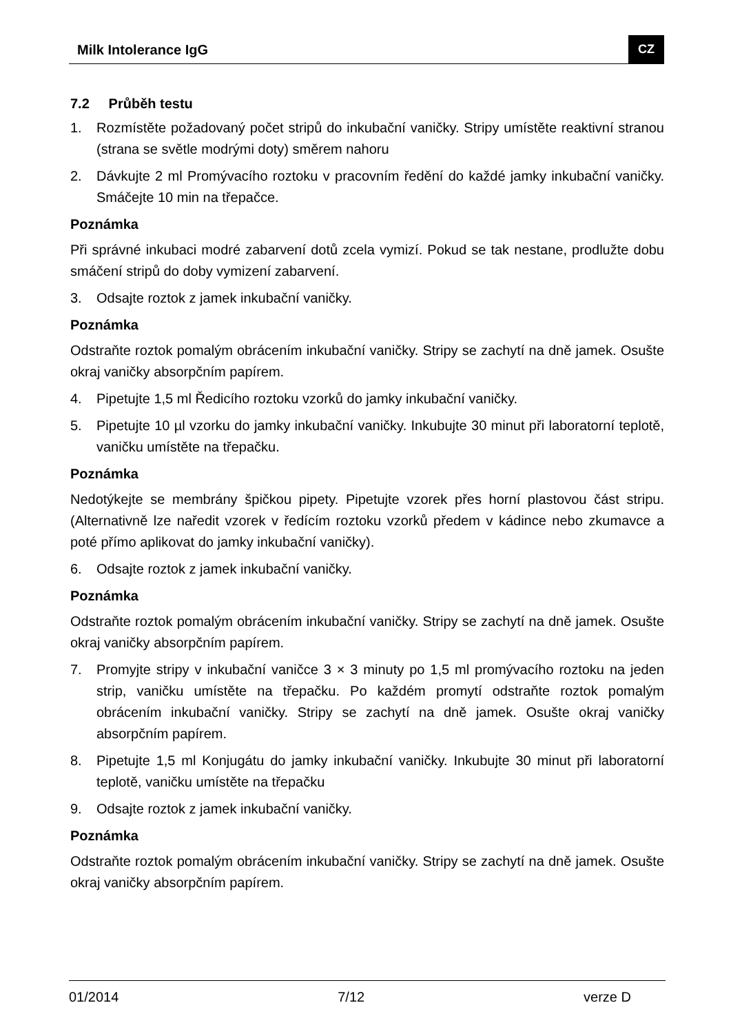Milk Intolerance IgG CZ
7.2 Průběh testu
1. Rozmístěte požadovaný počet stripů do inkubační vaničky. Stripy umístěte reaktivní stranou (strana se světle modrými doty) směrem nahoru
2. Dávkujte 2 ml Promývacího roztoku v pracovním ředění do každé jamky inkubační vaničky. Smáčejte 10 min na třepačce.
Poznámka
Při správné inkubaci modré zabarvení dotů zcela vymizí. Pokud se tak nestane, prodlužte dobu smáčení stripů do doby vymizení zabarvení.
3. Odsajte roztok z jamek inkubační vaničky.
Poznámka
Odstraňte roztok pomalým obrácením inkubační vaničky. Stripy se zachytí na dně jamek. Osušte okraj vaničky absorpčním papírem.
4. Pipetujte 1,5 ml Ředicího roztoku vzorků do jamky inkubační vaničky.
5. Pipetujte 10 µl vzorku do jamky inkubační vaničky. Inkubujte 30 minut při laboratorní teplotě, vaničku umístěte na třepačku.
Poznámka
Nedotýkejte se membrány špičkou pipety. Pipetujte vzorek přes horní plastovou část stripu. (Alternativně lze naředit vzorek v ředícím roztoku vzorků předem v kádince nebo zkumavce a poté přímo aplikovat do jamky inkubační vaničky).
6. Odsajte roztok z jamek inkubační vaničky.
Poznámka
Odstraňte roztok pomalým obrácením inkubační vaničky. Stripy se zachytí na dně jamek. Osušte okraj vaničky absorpčním papírem.
7. Promyjte stripy v inkubační vaničce 3 × 3 minuty po 1,5 ml promývacího roztoku na jeden strip, vaničku umístěte na třepačku. Po každém promytí odstraňte roztok pomalým obrácením inkubační vaničky. Stripy se zachytí na dně jamek. Osušte okraj vaničky absorpčním papírem.
8. Pipetujte 1,5 ml Konjugátu do jamky inkubační vaničky. Inkubujte 30 minut při laboratorní teplotě, vaničku umístěte na třepačku
9. Odsajte roztok z jamek inkubační vaničky.
Poznámka
Odstraňte roztok pomalým obrácením inkubační vaničky. Stripy se zachytí na dně jamek. Osušte okraj vaničky absorpčním papírem.
01/2014 7/12 verze D